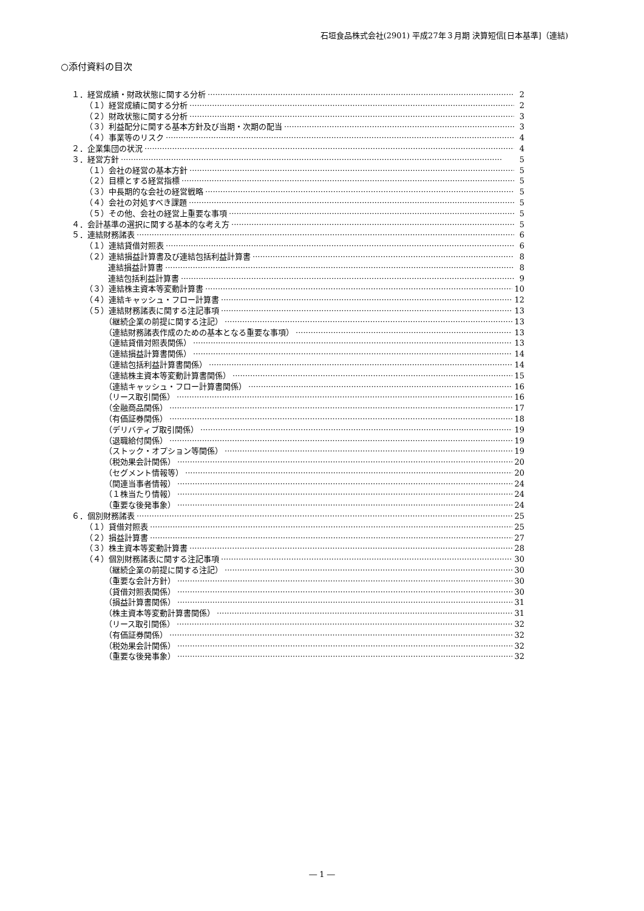石垣食品株式会社(2901) 平成27年３月期 決算短信[日本基準]（連結)
○添付資料の目次
１．経営成績・財政状態に関する分析 2
（１）経営成績に関する分析 2
（２）財政状態に関する分析 3
（３）利益配分に関する基本方針及び当期・次期の配当 3
（４）事業等のリスク 4
２．企業集団の状況 4
３．経営方針 5
（１）会社の経営の基本方針 5
（２）目標とする経営指標 5
（３）中長期的な会社の経営戦略 5
（４）会社の対処すべき課題 5
（５）その他、会社の経営上重要な事項 5
４．会計基準の選択に関する基本的な考え方 5
５．連結財務諸表 6
（１）連結貸借対照表 6
（２）連結損益計算書及び連結包括利益計算書 8
連結損益計算書 8
連結包括利益計算書 9
（３）連結株主資本等変動計算書 10
（４）連結キャッシュ・フロー計算書 12
（５）連結財務諸表に関する注記事項 13
（継続企業の前提に関する注記） 13
（連結財務諸表作成のための基本となる重要な事項） 13
（連結貸借対照表関係） 13
（連結損益計算書関係） 14
（連結包括利益計算書関係） 14
（連結株主資本等変動計算書関係） 15
（連結キャッシュ・フロー計算書関係） 16
（リース取引関係） 16
（金融商品関係） 17
（有価証券関係） 18
（デリバティブ取引関係） 19
（退職給付関係） 19
（ストック・オプション等関係） 19
（税効果会計関係） 20
（セグメント情報等） 20
（関連当事者情報） 24
（１株当たり情報） 24
（重要な後発事象） 24
６．個別財務諸表 25
（１）貸借対照表 25
（２）損益計算書 27
（３）株主資本等変動計算書 28
（４）個別財務諸表に関する注記事項 30
（継続企業の前提に関する注記） 30
（重要な会計方針） 30
（貸借対照表関係） 30
（損益計算書関係） 31
（株主資本等変動計算書関係） 31
（リース取引関係） 32
（有価証券関係） 32
（税効果会計関係） 32
（重要な後発事象） 32
― 1 ―